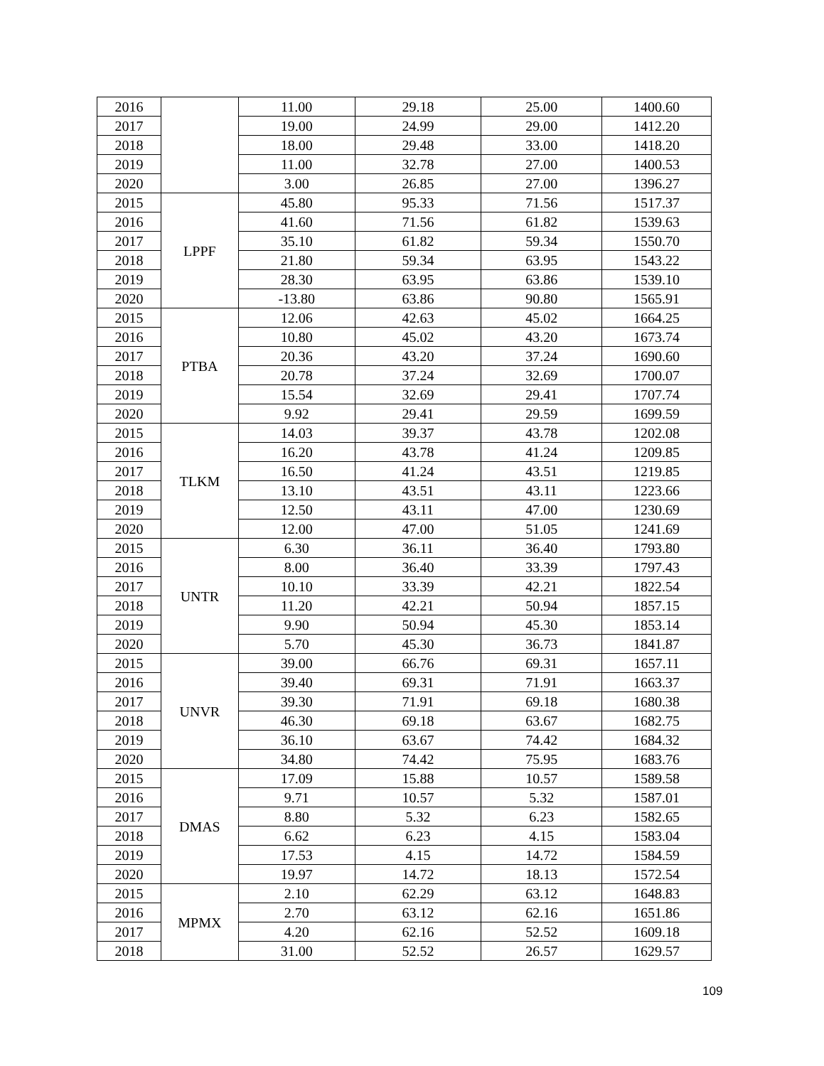| 2016 | | 11.00 | 29.18 | 25.00 | 1400.60 |
| 2017 | | 19.00 | 24.99 | 29.00 | 1412.20 |
| 2018 | | 18.00 | 29.48 | 33.00 | 1418.20 |
| 2019 | | 11.00 | 32.78 | 27.00 | 1400.53 |
| 2020 | | 3.00 | 26.85 | 27.00 | 1396.27 |
| 2015 | LPPF | 45.80 | 95.33 | 71.56 | 1517.37 |
| 2016 | | 41.60 | 71.56 | 61.82 | 1539.63 |
| 2017 | | 35.10 | 61.82 | 59.34 | 1550.70 |
| 2018 | | 21.80 | 59.34 | 63.95 | 1543.22 |
| 2019 | | 28.30 | 63.95 | 63.86 | 1539.10 |
| 2020 | | -13.80 | 63.86 | 90.80 | 1565.91 |
| 2015 | PTBA | 12.06 | 42.63 | 45.02 | 1664.25 |
| 2016 | | 10.80 | 45.02 | 43.20 | 1673.74 |
| 2017 | | 20.36 | 43.20 | 37.24 | 1690.60 |
| 2018 | | 20.78 | 37.24 | 32.69 | 1700.07 |
| 2019 | | 15.54 | 32.69 | 29.41 | 1707.74 |
| 2020 | | 9.92 | 29.41 | 29.59 | 1699.59 |
| 2015 | TLKM | 14.03 | 39.37 | 43.78 | 1202.08 |
| 2016 | | 16.20 | 43.78 | 41.24 | 1209.85 |
| 2017 | | 16.50 | 41.24 | 43.51 | 1219.85 |
| 2018 | | 13.10 | 43.51 | 43.11 | 1223.66 |
| 2019 | | 12.50 | 43.11 | 47.00 | 1230.69 |
| 2020 | | 12.00 | 47.00 | 51.05 | 1241.69 |
| 2015 | UNTR | 6.30 | 36.11 | 36.40 | 1793.80 |
| 2016 | | 8.00 | 36.40 | 33.39 | 1797.43 |
| 2017 | | 10.10 | 33.39 | 42.21 | 1822.54 |
| 2018 | | 11.20 | 42.21 | 50.94 | 1857.15 |
| 2019 | | 9.90 | 50.94 | 45.30 | 1853.14 |
| 2020 | | 5.70 | 45.30 | 36.73 | 1841.87 |
| 2015 | UNVR | 39.00 | 66.76 | 69.31 | 1657.11 |
| 2016 | | 39.40 | 69.31 | 71.91 | 1663.37 |
| 2017 | | 39.30 | 71.91 | 69.18 | 1680.38 |
| 2018 | | 46.30 | 69.18 | 63.67 | 1682.75 |
| 2019 | | 36.10 | 63.67 | 74.42 | 1684.32 |
| 2020 | | 34.80 | 74.42 | 75.95 | 1683.76 |
| 2015 | DMAS | 17.09 | 15.88 | 10.57 | 1589.58 |
| 2016 | | 9.71 | 10.57 | 5.32 | 1587.01 |
| 2017 | | 8.80 | 5.32 | 6.23 | 1582.65 |
| 2018 | | 6.62 | 6.23 | 4.15 | 1583.04 |
| 2019 | | 17.53 | 4.15 | 14.72 | 1584.59 |
| 2020 | | 19.97 | 14.72 | 18.13 | 1572.54 |
| 2015 | MPMX | 2.10 | 62.29 | 63.12 | 1648.83 |
| 2016 | | 2.70 | 63.12 | 62.16 | 1651.86 |
| 2017 | | 4.20 | 62.16 | 52.52 | 1609.18 |
| 2018 | | 31.00 | 52.52 | 26.57 | 1629.57 |
109